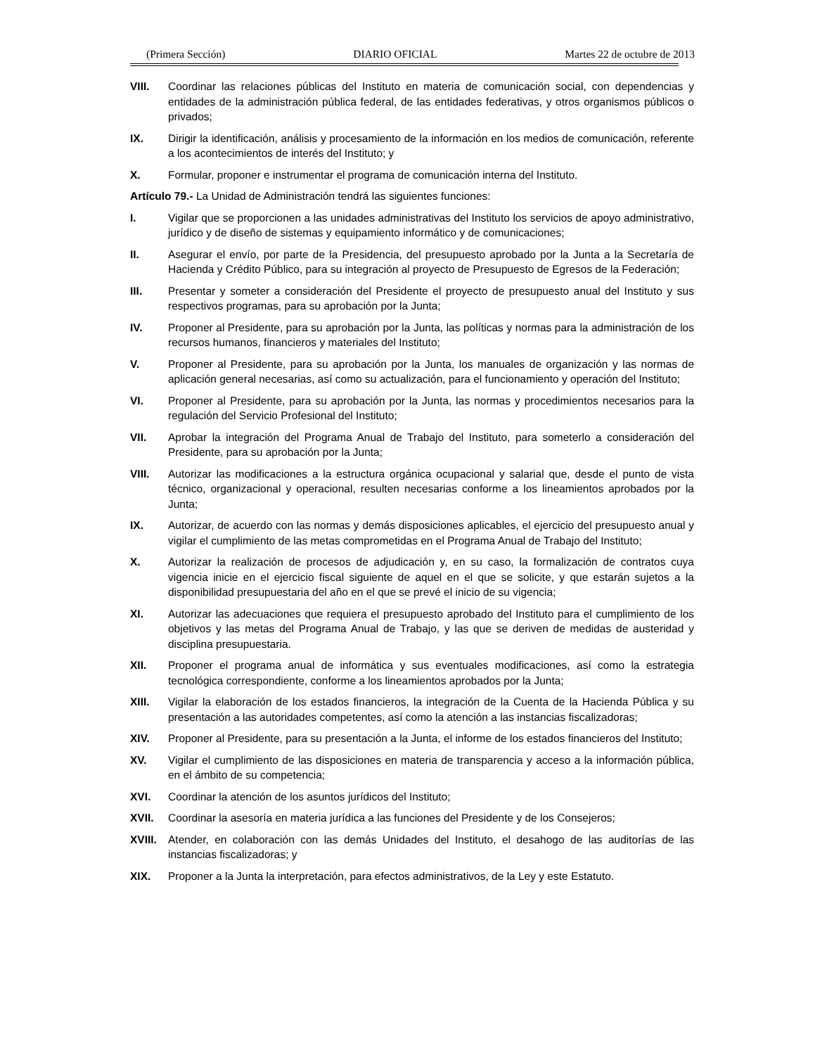(Primera Sección) DIARIO OFICIAL Martes 22 de octubre de 2013
VIII. Coordinar las relaciones públicas del Instituto en materia de comunicación social, con dependencias y entidades de la administración pública federal, de las entidades federativas, y otros organismos públicos o privados;
IX. Dirigir la identificación, análisis y procesamiento de la información en los medios de comunicación, referente a los acontecimientos de interés del Instituto; y
X. Formular, proponer e instrumentar el programa de comunicación interna del Instituto.
Artículo 79.- La Unidad de Administración tendrá las siguientes funciones:
I. Vigilar que se proporcionen a las unidades administrativas del Instituto los servicios de apoyo administrativo, jurídico y de diseño de sistemas y equipamiento informático y de comunicaciones;
II. Asegurar el envío, por parte de la Presidencia, del presupuesto aprobado por la Junta a la Secretaría de Hacienda y Crédito Público, para su integración al proyecto de Presupuesto de Egresos de la Federación;
III. Presentar y someter a consideración del Presidente el proyecto de presupuesto anual del Instituto y sus respectivos programas, para su aprobación por la Junta;
IV. Proponer al Presidente, para su aprobación por la Junta, las políticas y normas para la administración de los recursos humanos, financieros y materiales del Instituto;
V. Proponer al Presidente, para su aprobación por la Junta, los manuales de organización y las normas de aplicación general necesarias, así como su actualización, para el funcionamiento y operación del Instituto;
VI. Proponer al Presidente, para su aprobación por la Junta, las normas y procedimientos necesarios para la regulación del Servicio Profesional del Instituto;
VII. Aprobar la integración del Programa Anual de Trabajo del Instituto, para someterlo a consideración del Presidente, para su aprobación por la Junta;
VIII. Autorizar las modificaciones a la estructura orgánica ocupacional y salarial que, desde el punto de vista técnico, organizacional y operacional, resulten necesarias conforme a los lineamientos aprobados por la Junta;
IX. Autorizar, de acuerdo con las normas y demás disposiciones aplicables, el ejercicio del presupuesto anual y vigilar el cumplimiento de las metas comprometidas en el Programa Anual de Trabajo del Instituto;
X. Autorizar la realización de procesos de adjudicación y, en su caso, la formalización de contratos cuya vigencia inicie en el ejercicio fiscal siguiente de aquel en el que se solicite, y que estarán sujetos a la disponibilidad presupuestaria del año en el que se prevé el inicio de su vigencia;
XI. Autorizar las adecuaciones que requiera el presupuesto aprobado del Instituto para el cumplimiento de los objetivos y las metas del Programa Anual de Trabajo, y las que se deriven de medidas de austeridad y disciplina presupuestaria.
XII. Proponer el programa anual de informática y sus eventuales modificaciones, así como la estrategia tecnológica correspondiente, conforme a los lineamientos aprobados por la Junta;
XIII. Vigilar la elaboración de los estados financieros, la integración de la Cuenta de la Hacienda Pública y su presentación a las autoridades competentes, así como la atención a las instancias fiscalizadoras;
XIV. Proponer al Presidente, para su presentación a la Junta, el informe de los estados financieros del Instituto;
XV. Vigilar el cumplimiento de las disposiciones en materia de transparencia y acceso a la información pública, en el ámbito de su competencia;
XVI. Coordinar la atención de los asuntos jurídicos del Instituto;
XVII. Coordinar la asesoría en materia jurídica a las funciones del Presidente y de los Consejeros;
XVIII. Atender, en colaboración con las demás Unidades del Instituto, el desahogo de las auditorías de las instancias fiscalizadoras; y
XIX. Proponer a la Junta la interpretación, para efectos administrativos, de la Ley y este Estatuto.